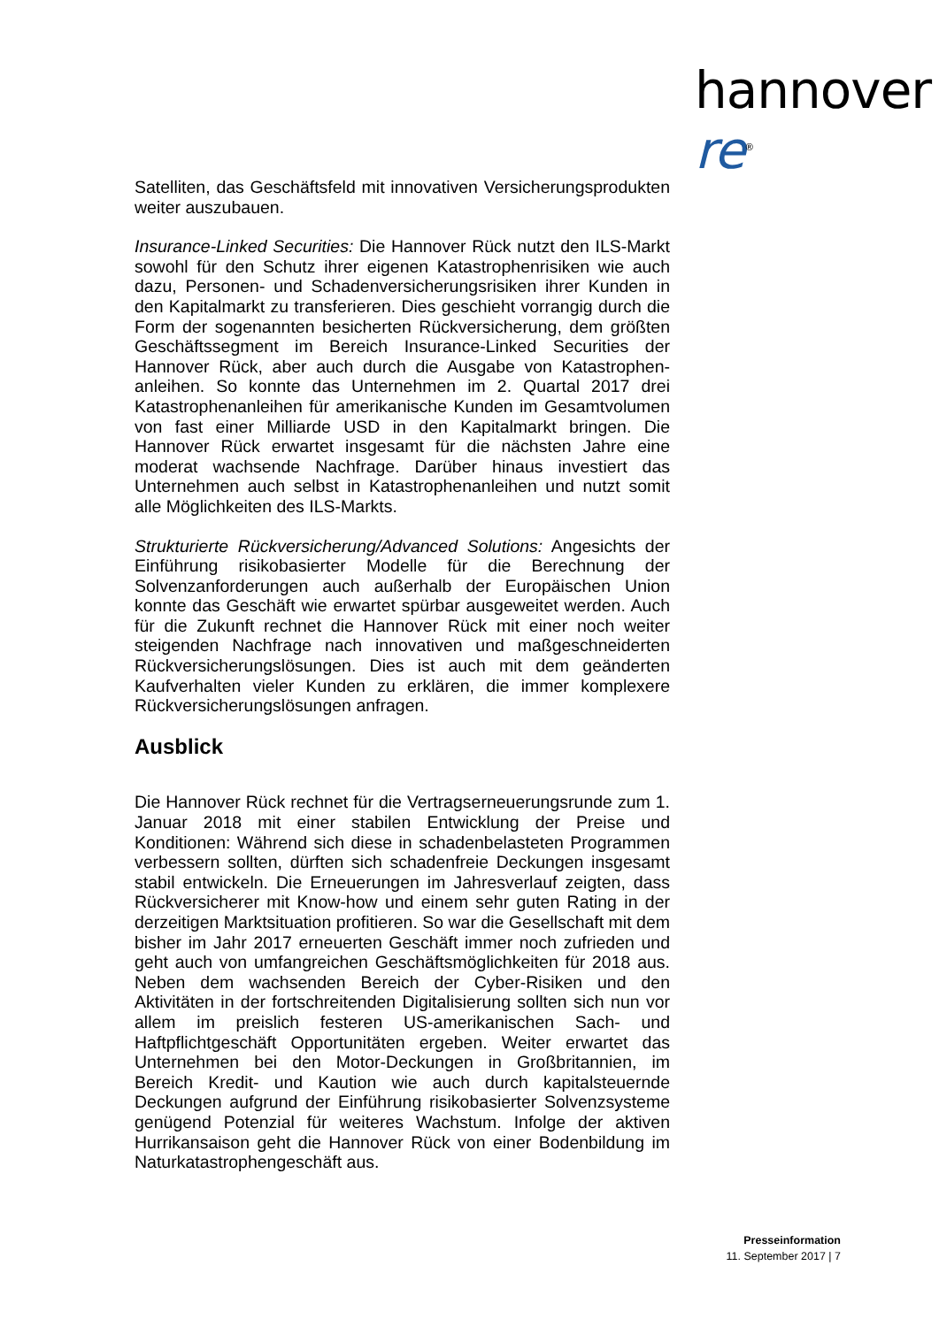hannover re<sup>®</sup>
Satelliten, das Geschäftsfeld mit innovativen Versicherungsprodukten weiter auszubauen.
Insurance-Linked Securities: Die Hannover Rück nutzt den ILS-Markt sowohl für den Schutz ihrer eigenen Katastrophenrisiken wie auch dazu, Personen- und Schadenversicherungsrisiken ihrer Kunden in den Kapitalmarkt zu transferieren. Dies geschieht vorrangig durch die Form der sogenannten besicherten Rückversicherung, dem größten Geschäftssegment im Bereich Insurance-Linked Securities der Hannover Rück, aber auch durch die Ausgabe von Katastrophen-anleihen. So konnte das Unternehmen im 2. Quartal 2017 drei Katastrophenanleihen für amerikanische Kunden im Gesamtvolumen von fast einer Milliarde USD in den Kapitalmarkt bringen. Die Hannover Rück erwartet insgesamt für die nächsten Jahre eine moderat wachsende Nachfrage. Darüber hinaus investiert das Unternehmen auch selbst in Katastrophenanleihen und nutzt somit alle Möglichkeiten des ILS-Markts.
Strukturierte Rückversicherung/Advanced Solutions: Angesichts der Einführung risikobasierter Modelle für die Berechnung der Solvenzanforderungen auch außerhalb der Europäischen Union konnte das Geschäft wie erwartet spürbar ausgeweitet werden. Auch für die Zukunft rechnet die Hannover Rück mit einer noch weiter steigenden Nachfrage nach innovativen und maßgeschneiderten Rückversicherungslösungen. Dies ist auch mit dem geänderten Kaufverhalten vieler Kunden zu erklären, die immer komplexere Rückversicherungslösungen anfragen.
Ausblick
Die Hannover Rück rechnet für die Vertragserneuerungsrunde zum 1. Januar 2018 mit einer stabilen Entwicklung der Preise und Konditionen: Während sich diese in schadenbelasteten Programmen verbessern sollten, dürften sich schadenfreie Deckungen insgesamt stabil entwickeln. Die Erneuerungen im Jahresverlauf zeigten, dass Rückversicherer mit Know-how und einem sehr guten Rating in der derzeitigen Marktsituation profitieren. So war die Gesellschaft mit dem bisher im Jahr 2017 erneuerten Geschäft immer noch zufrieden und geht auch von umfangreichen Geschäftsmöglichkeiten für 2018 aus. Neben dem wachsenden Bereich der Cyber-Risiken und den Aktivitäten in der fortschreitenden Digitalisierung sollten sich nun vor allem im preislich festeren US-amerikanischen Sach- und Haftpflichtgeschäft Opportunitäten ergeben. Weiter erwartet das Unternehmen bei den Motor-Deckungen in Großbritannien, im Bereich Kredit- und Kaution wie auch durch kapitalsteuernde Deckungen aufgrund der Einführung risikobasierter Solvenzsysteme genügend Potenzial für weiteres Wachstum. Infolge der aktiven Hurrikansaison geht die Hannover Rück von einer Bodenbildung im Naturkatastrophengeschäft aus.
Presseinformation
11. September 2017 | 7